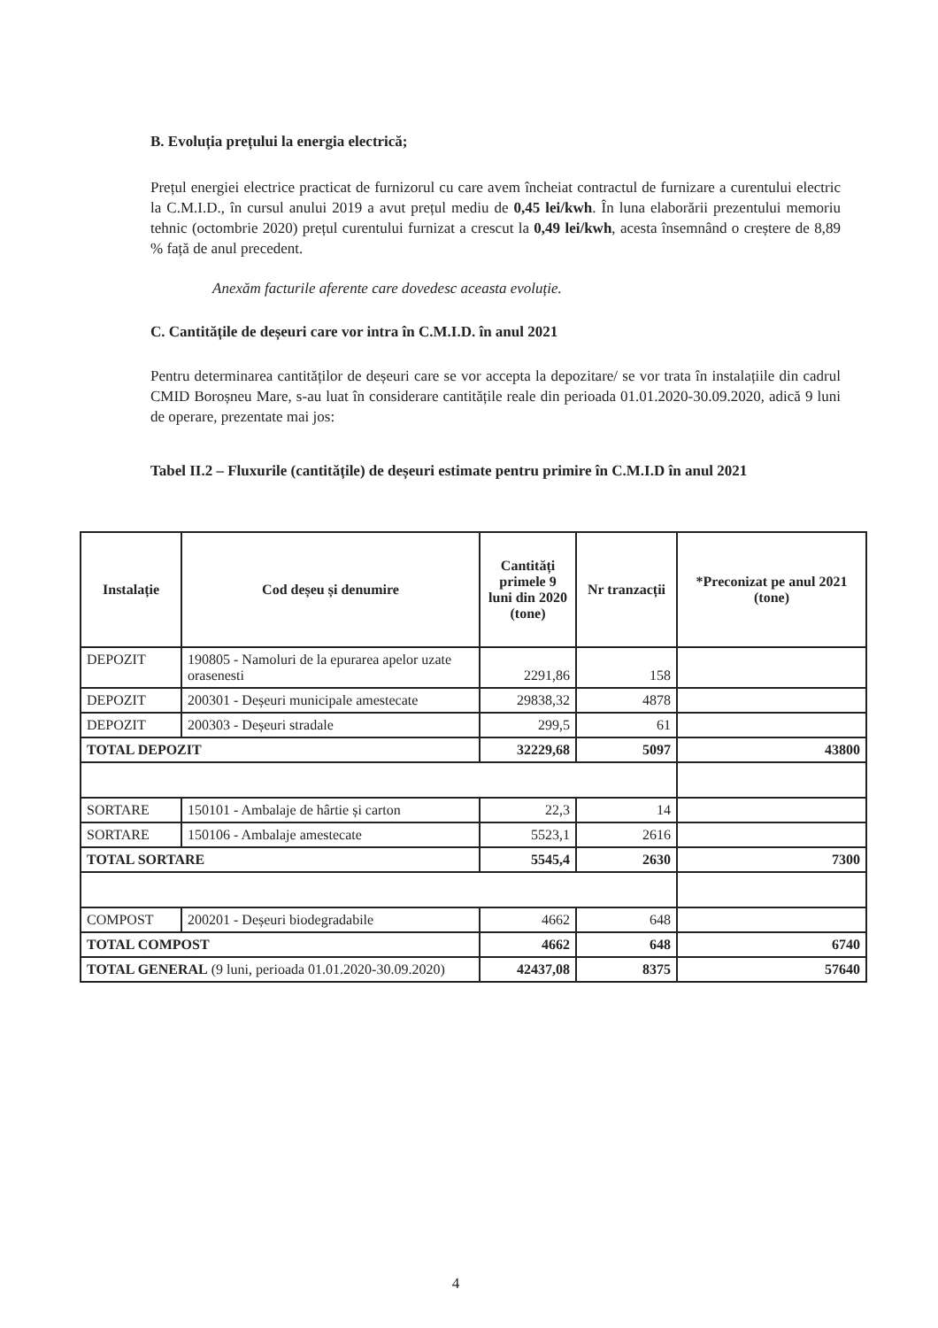B. Evoluția prețului la energia electrică;
Prețul energiei electrice practicat de furnizorul cu care avem încheiat contractul de furnizare a curentului electric la C.M.I.D., în cursul anului 2019 a avut prețul mediu de 0,45 lei/kwh. În luna elaborării prezentului memoriu tehnic (octombrie 2020) prețul curentului furnizat a crescut la 0,49 lei/kwh, acesta însemnând o creștere de 8,89 % față de anul precedent.
Anexăm facturile aferente care dovedesc aceasta evoluție.
C. Cantitățile de deșeuri care vor intra în C.M.I.D. în anul 2021
Pentru determinarea cantităților de deșeuri care se vor accepta la depozitare/ se vor trata în instalațiile din cadrul CMID Boroșneu Mare, s-au luat în considerare cantitățile reale din perioada 01.01.2020-30.09.2020, adică 9 luni de operare, prezentate mai jos:
Tabel II.2 – Fluxurile (cantitățile) de deșeuri estimate pentru primire în C.M.I.D în anul 2021
| Instalație | Cod deșeu și denumire | Cantități primele 9 luni din 2020 (tone) | Nr tranzacții | *Preconizat pe anul 2021 (tone) |
| --- | --- | --- | --- | --- |
| DEPOZIT | 190805 - Namoluri de la epurarea apelor uzate orasenesti | 2291,86 | 158 | |
| DEPOZIT | 200301 - Deșeuri municipale amestecate | 29838,32 | 4878 | |
| DEPOZIT | 200303 - Deșeuri stradale | 299,5 | 61 | |
| TOTAL DEPOZIT | | 32229,68 | 5097 | 43800 |
| SORTARE | 150101 - Ambalaje de hârtie și carton | 22,3 | 14 | |
| SORTARE | 150106 - Ambalaje amestecate | 5523,1 | 2616 | |
| TOTAL SORTARE | | 5545,4 | 2630 | 7300 |
| COMPOST | 200201 - Deșeuri biodegradabile | 4662 | 648 | |
| TOTAL COMPOST | | 4662 | 648 | 6740 |
| TOTAL GENERAL (9 luni, perioada 01.01.2020-30.09.2020) | | 42437,08 | 8375 | 57640 |
4